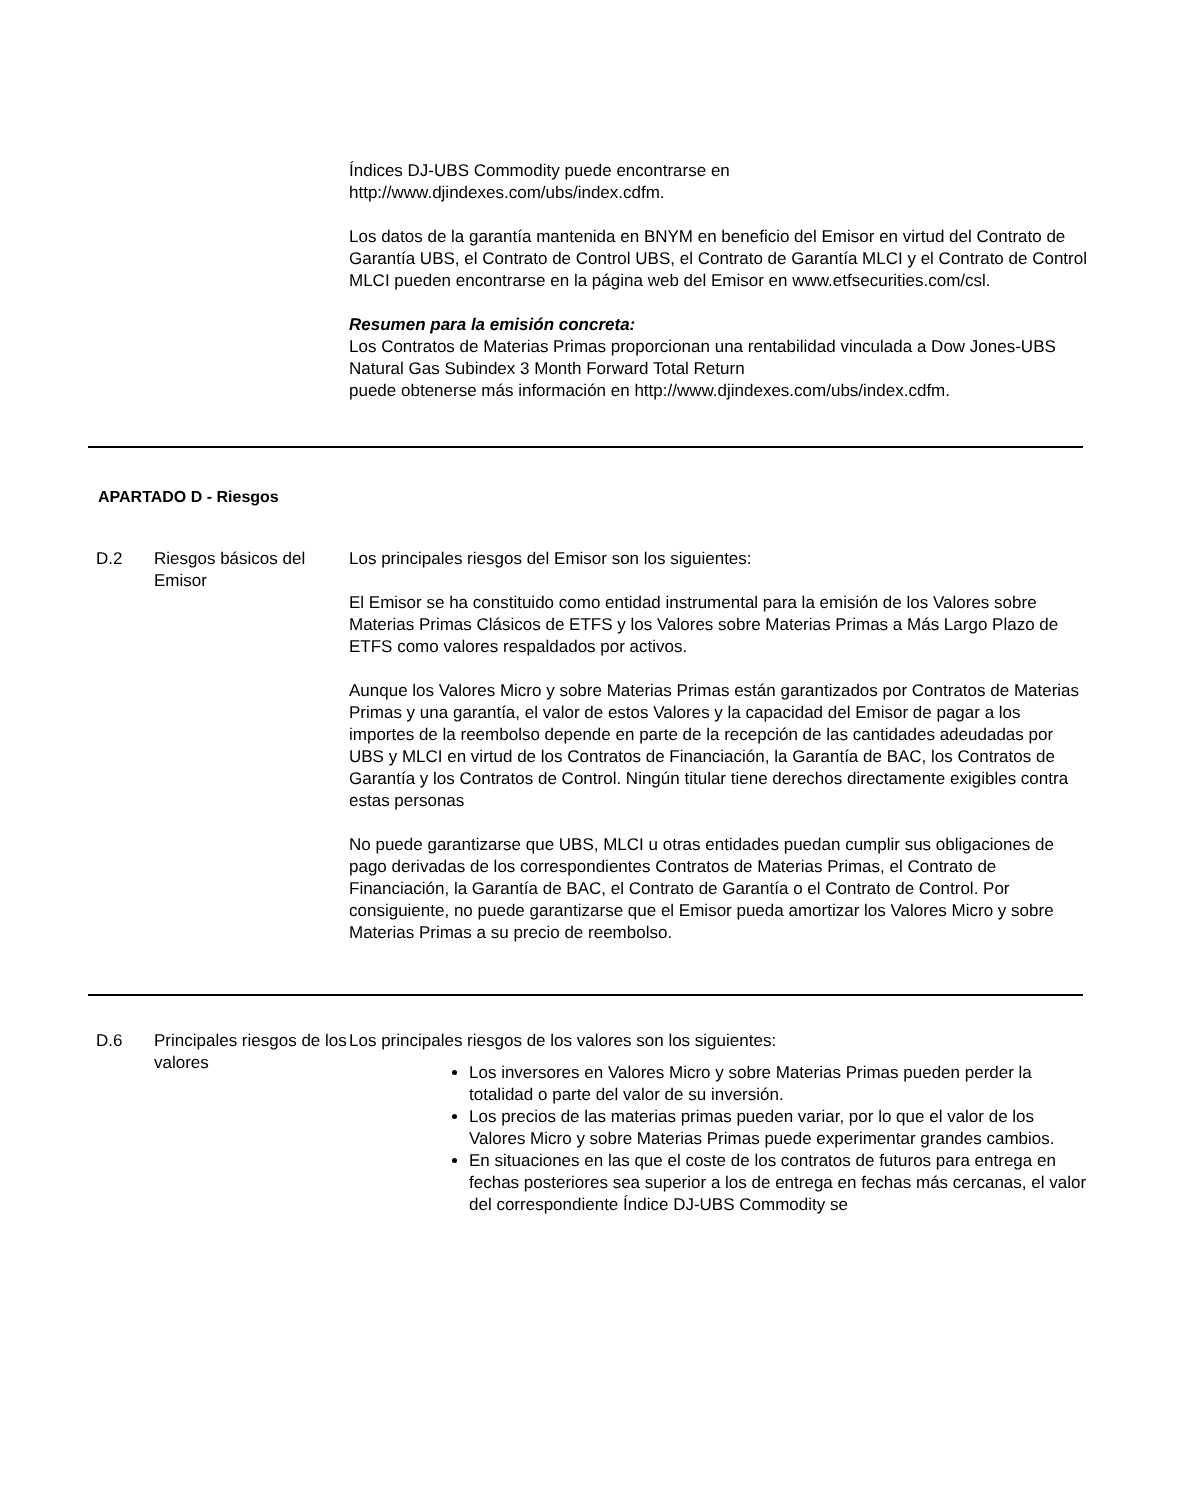Índices DJ-UBS Commodity puede encontrarse en
http://www.djindexes.com/ubs/index.cdfm.
Los datos de la garantía mantenida en BNYM en beneficio del Emisor en virtud del Contrato de Garantía UBS, el Contrato de Control UBS, el Contrato de Garantía MLCI y el Contrato de Control MLCI pueden encontrarse en la página web del Emisor en www.etfsecurities.com/csl.
Resumen para la emisión concreta:
Los Contratos de Materias Primas proporcionan una rentabilidad vinculada a Dow Jones-UBS Natural Gas Subindex 3 Month Forward Total Return
puede obtenerse más información en http://www.djindexes.com/ubs/index.cdfm.
APARTADO D - Riesgos
D.2 Riesgos básicos del Emisor
Los principales riesgos del Emisor son los siguientes:
El Emisor se ha constituido como entidad instrumental para la emisión de los Valores sobre Materias Primas Clásicos de ETFS y los Valores sobre Materias Primas a Más Largo Plazo de ETFS como valores respaldados por activos.
Aunque los Valores Micro y sobre Materias Primas están garantizados por Contratos de Materias Primas y una garantía, el valor de estos Valores y la capacidad del Emisor de pagar a los importes de la reembolso depende en parte de la recepción de las cantidades adeudadas por UBS y MLCI en virtud de los Contratos de Financiación, la Garantía de BAC, los Contratos de Garantía y los Contratos de Control. Ningún titular tiene derechos directamente exigibles contra estas personas
No puede garantizarse que UBS, MLCI u otras entidades puedan cumplir sus obligaciones de pago derivadas de los correspondientes Contratos de Materias Primas, el Contrato de Financiación, la Garantía de BAC, el Contrato de Garantía o el Contrato de Control. Por consiguiente, no puede garantizarse que el Emisor pueda amortizar los Valores Micro y sobre Materias Primas a su precio de reembolso.
D.6 Principales riesgos de los valores
Los principales riesgos de los valores son los siguientes:
Los inversores en Valores Micro y sobre Materias Primas pueden perder la totalidad o parte del valor de su inversión.
Los precios de las materias primas pueden variar, por lo que el valor de los Valores Micro y sobre Materias Primas puede experimentar grandes cambios.
En situaciones en las que el coste de los contratos de futuros para entrega en fechas posteriores sea superior a los de entrega en fechas más cercanas, el valor del correspondiente Índice DJ-UBS Commodity se